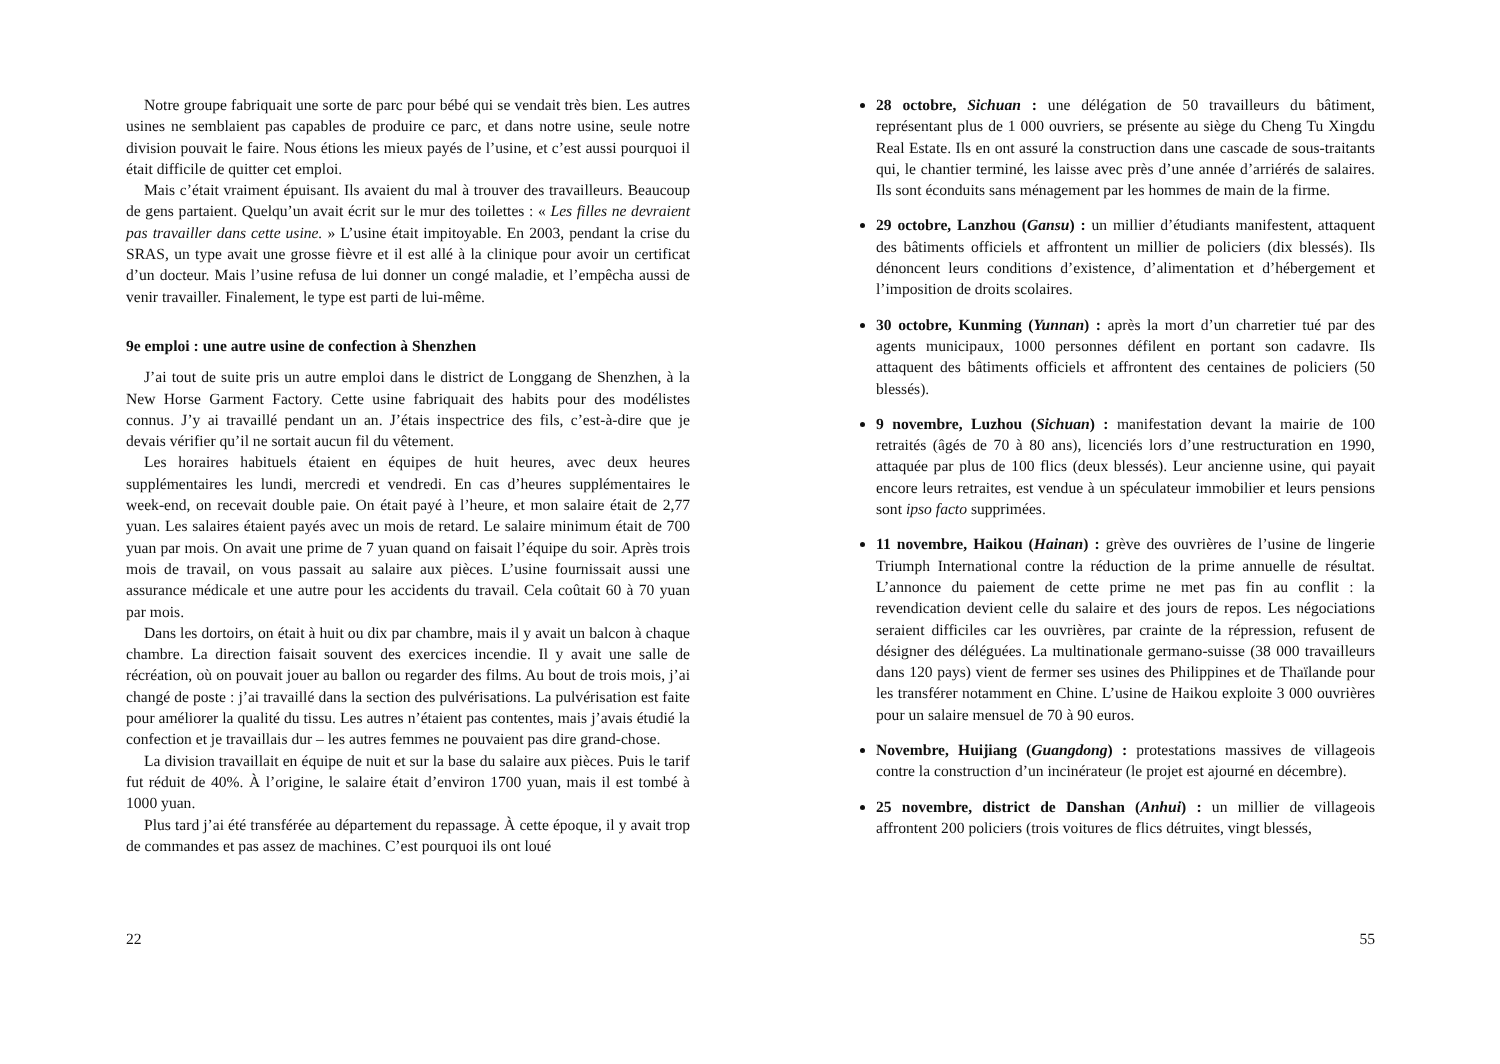Notre groupe fabriquait une sorte de parc pour bébé qui se vendait très bien. Les autres usines ne semblaient pas capables de produire ce parc, et dans notre usine, seule notre division pouvait le faire. Nous étions les mieux payés de l’usine, et c’est aussi pourquoi il était difficile de quitter cet emploi.
Mais c’était vraiment épuisant. Ils avaient du mal à trouver des travailleurs. Beaucoup de gens partaient. Quelqu’un avait écrit sur le mur des toilettes : « Les filles ne devraient pas travailler dans cette usine. » L’usine était impitoyable. En 2003, pendant la crise du SRAS, un type avait une grosse fièvre et il est allé à la clinique pour avoir un certificat d’un docteur. Mais l’usine refusa de lui donner un congé maladie, et l’empêcha aussi de venir travailler. Finalement, le type est parti de lui-même.
9e emploi : une autre usine de confection à Shenzhen
J’ai tout de suite pris un autre emploi dans le district de Longgang de Shenzhen, à la New Horse Garment Factory. Cette usine fabriquait des habits pour des modélistes connus. J’y ai travaillé pendant un an. J’étais inspectrice des fils, c’est-à-dire que je devais vérifier qu’il ne sortait aucun fil du vêtement.
Les horaires habituels étaient en équipes de huit heures, avec deux heures supplémentaires les lundi, mercredi et vendredi. En cas d’heures supplémentaires le week-end, on recevait double paie. On était payé à l’heure, et mon salaire était de 2,77 yuan. Les salaires étaient payés avec un mois de retard. Le salaire minimum était de 700 yuan par mois. On avait une prime de 7 yuan quand on faisait l’équipe du soir. Après trois mois de travail, on vous passait au salaire aux pièces. L’usine fournissait aussi une assurance médicale et une autre pour les accidents du travail. Cela coûtait 60 à 70 yuan par mois.
Dans les dortoirs, on était à huit ou dix par chambre, mais il y avait un balcon à chaque chambre. La direction faisait souvent des exercices incendie. Il y avait une salle de récréation, où on pouvait jouer au ballon ou regarder des films. Au bout de trois mois, j’ai changé de poste : j’ai travaillé dans la section des pulvérisations. La pulvérisation est faite pour améliorer la qualité du tissu. Les autres n’étaient pas contentes, mais j’avais étudié la confection et je travaillais dur – les autres femmes ne pouvaient pas dire grand-chose.
La division travaillait en équipe de nuit et sur la base du salaire aux pièces. Puis le tarif fut réduit de 40%. À l’origine, le salaire était d’environ 1700 yuan, mais il est tombé à 1000 yuan.
Plus tard j’ai été transférée au département du repassage. À cette époque, il y avait trop de commandes et pas assez de machines. C’est pourquoi ils ont loué
22
28 octobre, Sichuan : une délégation de 50 travailleurs du bâtiment, représentant plus de 1 000 ouvriers, se présente au siège du Cheng Tu Xingdu Real Estate. Ils en ont assuré la construction dans une cascade de sous-traitants qui, le chantier terminé, les laisse avec près d’une année d’arriérés de salaires. Ils sont éconduits sans ménagement par les hommes de main de la firme.
29 octobre, Lanzhou (Gansu) : un millier d’étudiants manifestent, attaquent des bâtiments officiels et affrontent un millier de policiers (dix blessés). Ils dénoncent leurs conditions d’existence, d’alimentation et d’hébergement et l’imposition de droits scolaires.
30 octobre, Kunming (Yunnan) : après la mort d’un charretier tué par des agents municipaux, 1000 personnes défilent en portant son cadavre. Ils attaquent des bâtiments officiels et affrontent des centaines de policiers (50 blessés).
9 novembre, Luzhou (Sichuan) : manifestation devant la mairie de 100 retraités (âgés de 70 à 80 ans), licenciés lors d’une restructuration en 1990, attaquée par plus de 100 flics (deux blessés). Leur ancienne usine, qui payait encore leurs retraites, est vendue à un spéculateur immobilier et leurs pensions sont ipso facto supprimées.
11 novembre, Haikou (Hainan) : grève des ouvrières de l’usine de lingerie Triumph International contre la réduction de la prime annuelle de résultat. L’annonce du paiement de cette prime ne met pas fin au conflit : la revendication devient celle du salaire et des jours de repos. Les négociations seraient difficiles car les ouvrières, par crainte de la répression, refusent de désigner des déléguées. La multinationale germano-suisse (38 000 travailleurs dans 120 pays) vient de fermer ses usines des Philippines et de Thaïlande pour les transférer notamment en Chine. L’usine de Haikou exploite 3 000 ouvrières pour un salaire mensuel de 70 à 90 euros.
Novembre, Huijiang (Guangdong) : protestations massives de villageois contre la construction d’un incinérateur (le projet est ajourné en décembre).
25 novembre, district de Danshan (Anhui) : un millier de villageois affrontent 200 policiers (trois voitures de flics détruites, vingt blessés,
55